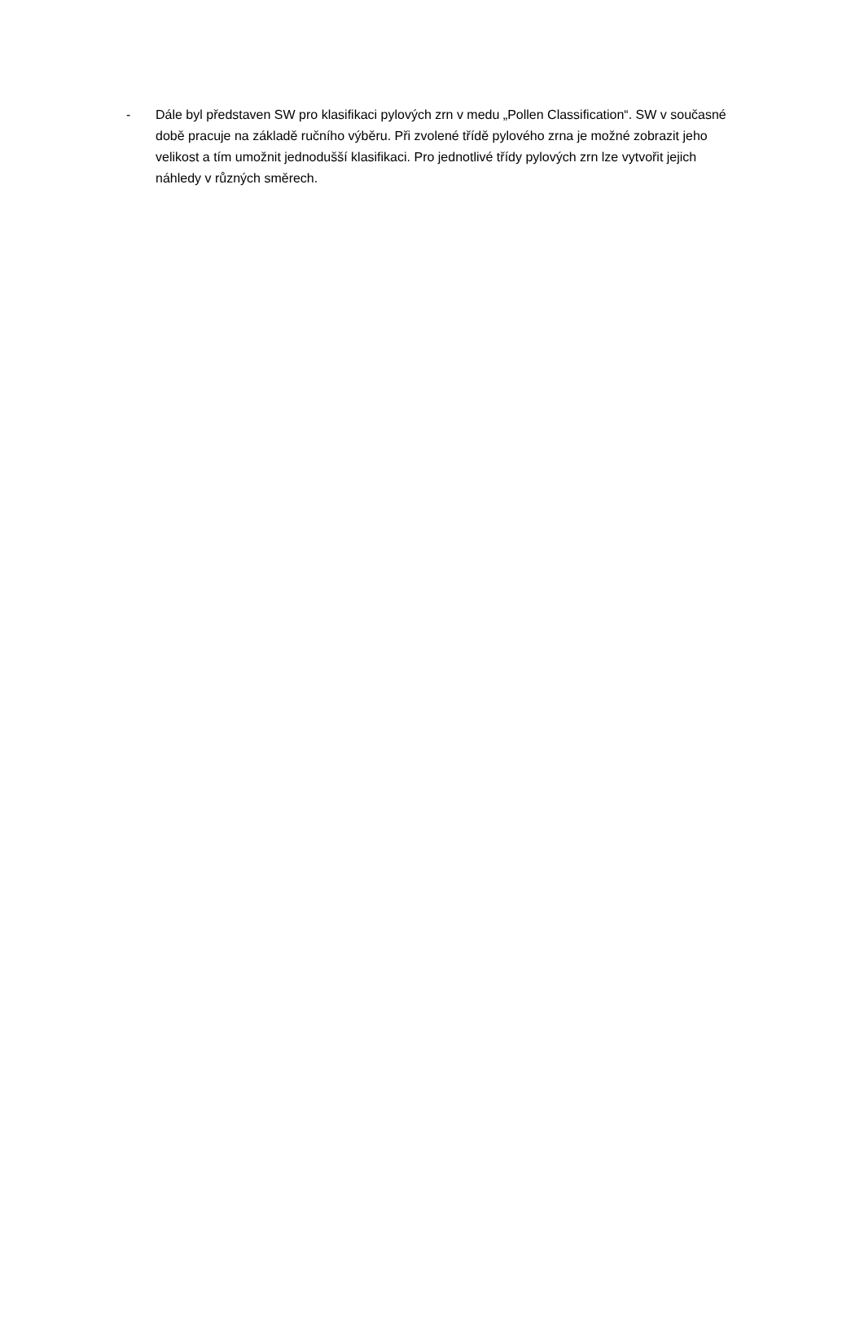- Dále byl představen SW pro klasifikaci pylových zrn v medu „Pollen Classification“. SW v současné době pracuje na základě ručního výběru. Při zvolené třídě pylového zrna je možné zobrazit jeho velikost a tím umožnit jednodušší klasifikaci. Pro jednotlivé třídy pylových zrn lze vytvořit jejich náhledy v různých směrech.